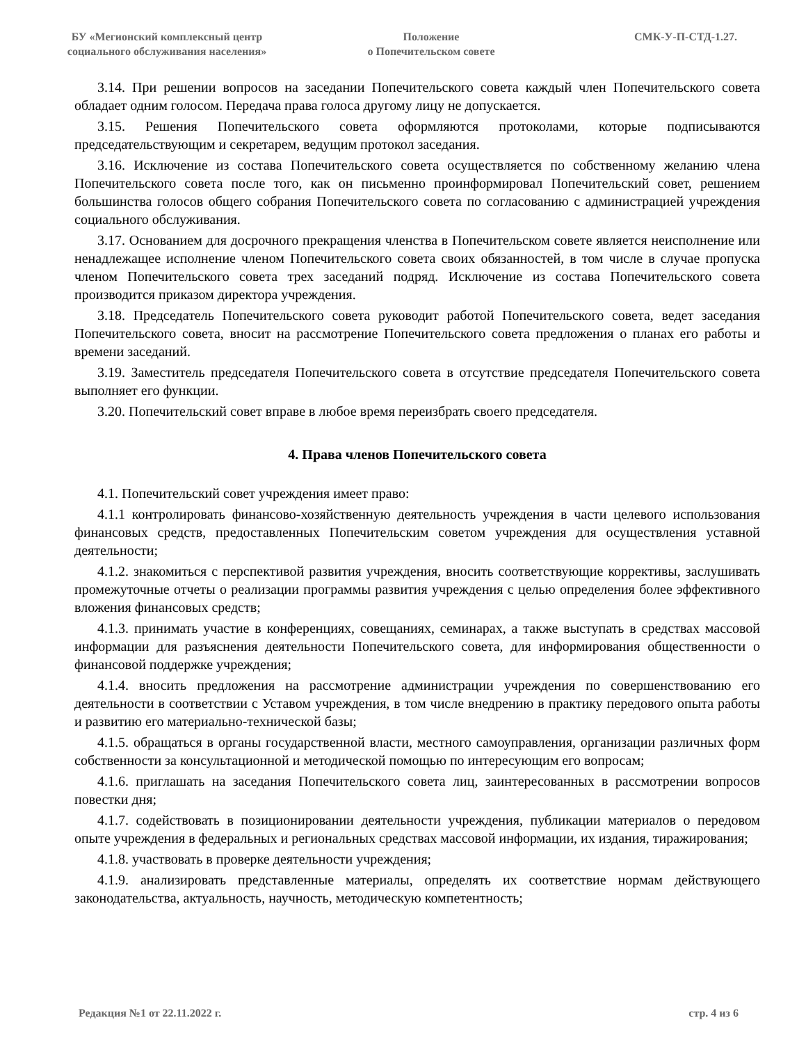БУ «Мегионский комплексный центр социального обслуживания населения»
Положение
о Попечительском совете
СМК-У-П-СТД-1.27.
3.14. При решении вопросов на заседании Попечительского совета каждый член Попечительского совета обладает одним голосом. Передача права голоса другому лицу не допускается.
3.15. Решения Попечительского совета оформляются протоколами, которые подписываются председательствующим и секретарем, ведущим протокол заседания.
3.16. Исключение из состава Попечительского совета осуществляется по собственному желанию члена Попечительского совета после того, как он письменно проинформировал Попечительский совет, решением большинства голосов общего собрания Попечительского совета по согласованию с администрацией учреждения социального обслуживания.
3.17. Основанием для досрочного прекращения членства в Попечительском совете является неисполнение или ненадлежащее исполнение членом Попечительского совета своих обязанностей, в том числе в случае пропуска членом Попечительского совета трех заседаний подряд. Исключение из состава Попечительского совета производится приказом директора учреждения.
3.18. Председатель Попечительского совета руководит работой Попечительского совета, ведет заседания Попечительского совета, вносит на рассмотрение Попечительского совета предложения о планах его работы и времени заседаний.
3.19. Заместитель председателя Попечительского совета в отсутствие председателя Попечительского совета выполняет его функции.
3.20. Попечительский совет вправе в любое время переизбрать своего председателя.
4. Права членов Попечительского совета
4.1. Попечительский совет учреждения имеет право:
4.1.1 контролировать финансово-хозяйственную деятельность учреждения в части целевого использования финансовых средств, предоставленных Попечительским советом учреждения для осуществления уставной деятельности;
4.1.2. знакомиться с перспективой развития учреждения, вносить соответствующие коррективы, заслушивать промежуточные отчеты о реализации программы развития учреждения с целью определения более эффективного вложения финансовых средств;
4.1.3. принимать участие в конференциях, совещаниях, семинарах, а также выступать в средствах массовой информации для разъяснения деятельности Попечительского совета, для информирования общественности о финансовой поддержке учреждения;
4.1.4. вносить предложения на рассмотрение администрации учреждения по совершенствованию его деятельности в соответствии с Уставом учреждения, в том числе внедрению в практику передового опыта работы и развитию его материально-технической базы;
4.1.5. обращаться в органы государственной власти, местного самоуправления, организации различных форм собственности за консультационной и методической помощью по интересующим его вопросам;
4.1.6. приглашать на заседания Попечительского совета лиц, заинтересованных в рассмотрении вопросов повестки дня;
4.1.7. содействовать в позиционировании деятельности учреждения, публикации материалов о передовом опыте учреждения в федеральных и региональных средствах массовой информации, их издания, тиражирования;
4.1.8. участвовать в проверке деятельности учреждения;
4.1.9. анализировать представленные материалы, определять их соответствие нормам действующего законодательства, актуальность, научность, методическую компетентность;
Редакция №1 от 22.11.2022 г. стр. 4 из 6